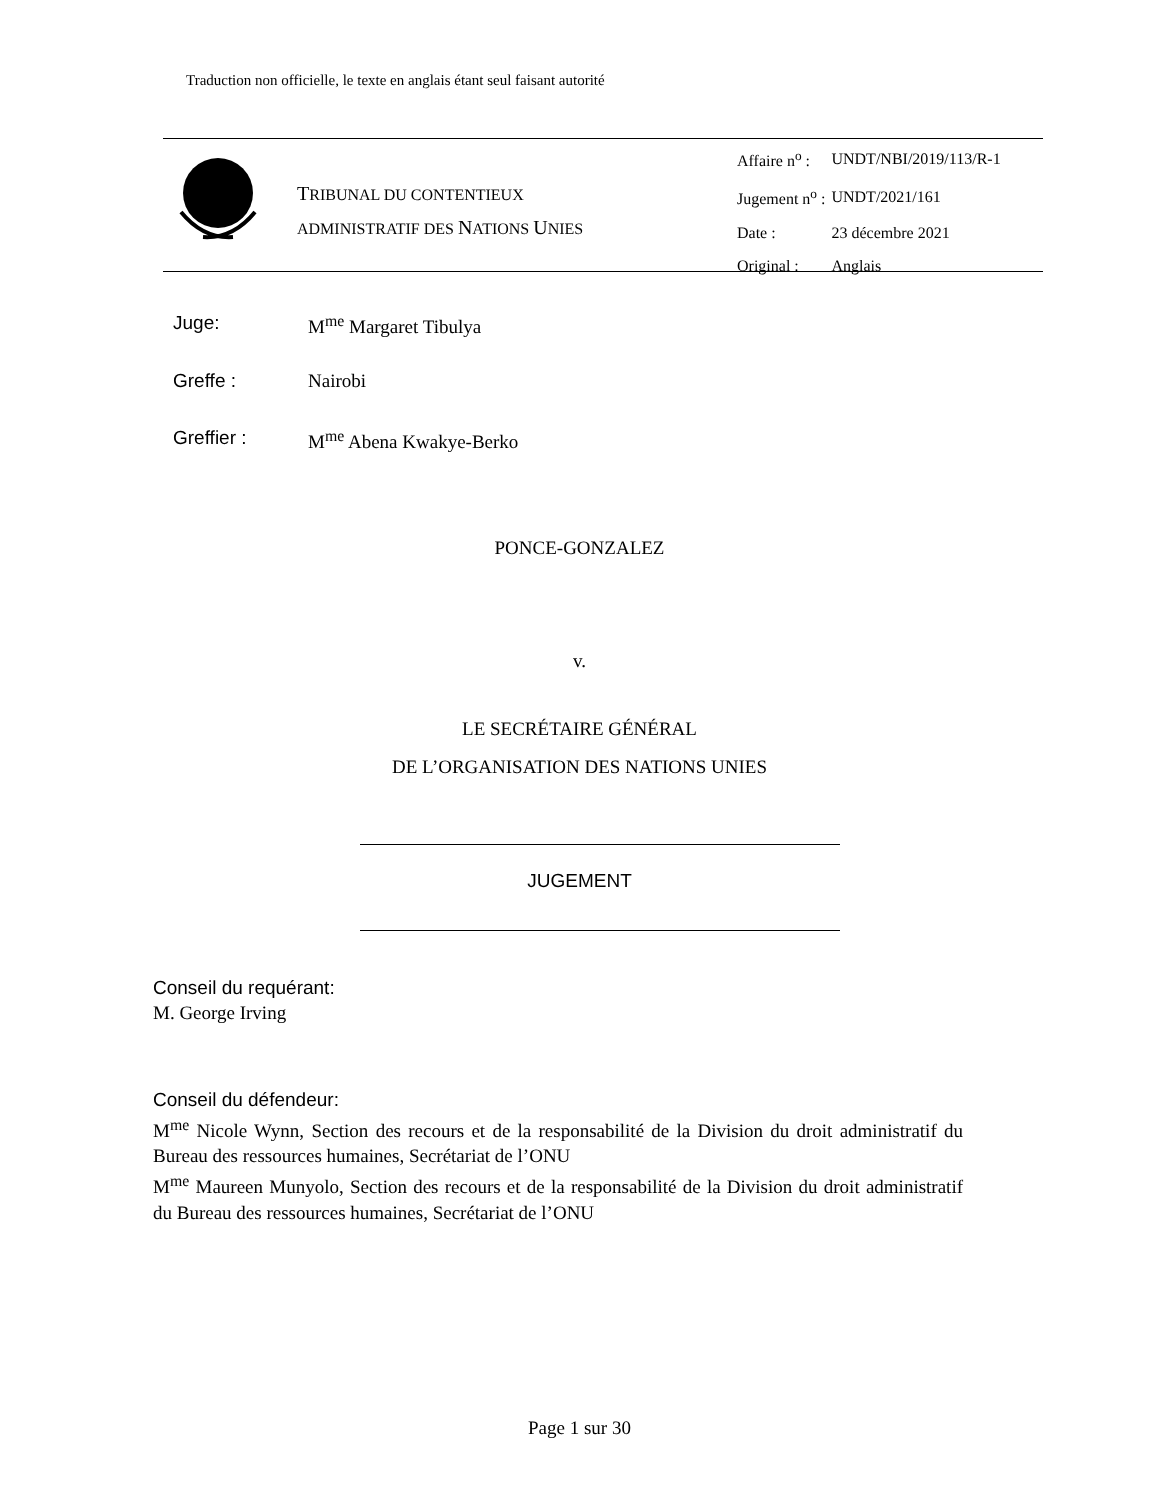Traduction non officielle, le texte en anglais étant seul faisant autorité
TRIBUNAL DU CONTENTIEUX
ADMINISTRATIF DES NATIONS UNIES
| Affaire n<sup>o</sup> : | UNDT/NBI/2019/113/R-1 |
| Jugement n<sup>o</sup> : | UNDT/2021/161 |
| Date : | 23 décembre 2021 |
| Original : | Anglais |
Juge: M<sup>me</sup> Margaret Tibulya
Greffe : Nairobi
Greffier : M<sup>me</sup> Abena Kwakye-Berko
PONCE-GONZALEZ
v.
LE SECRÉTAIRE GÉNÉRAL
DE L’ORGANISATION DES NATIONS UNIES
JUGEMENT
Conseil du requérant:
M. George Irving
Conseil du défendeur:
M<sup>me</sup> Nicole Wynn, Section des recours et de la responsabilité de la Division du droit administratif du Bureau des ressources humaines, Secrétariat de l’ONU
M<sup>me</sup> Maureen Munyolo, Section des recours et de la responsabilité de la Division du droit administratif du Bureau des ressources humaines, Secrétariat de l’ONU
Page 1 sur 30